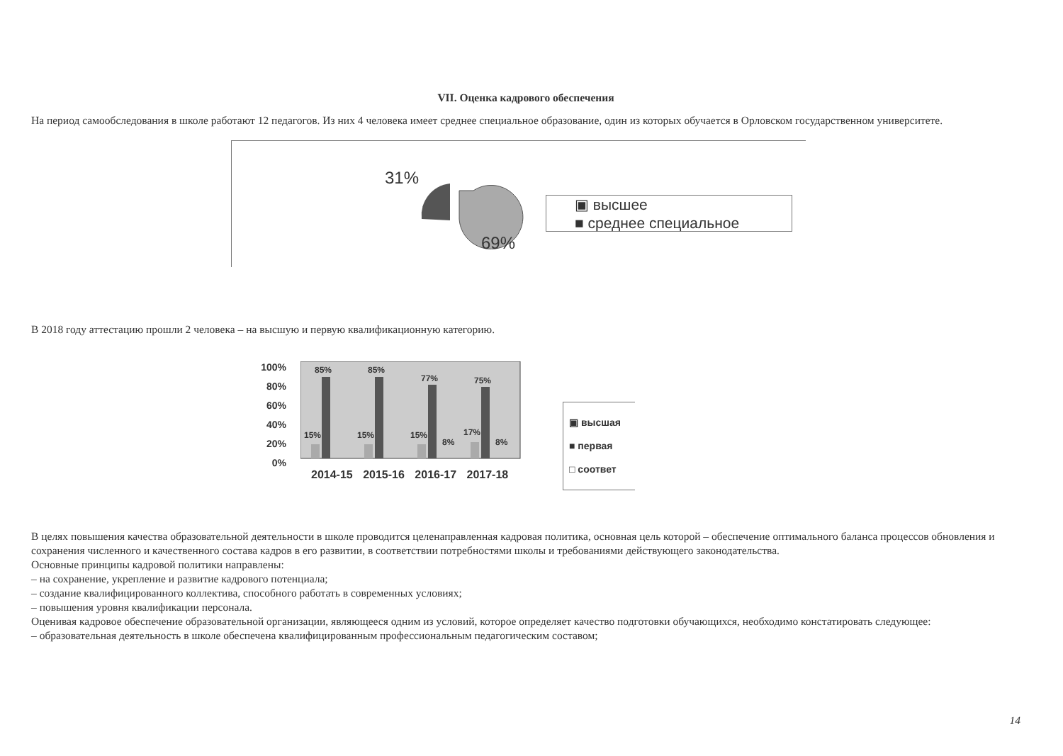VII. Оценка кадрового обеспечения
На период самообследования в школе работают 12 педагогов. Из них 4 человека имеет среднее специальное образование, один из которых обучается в Орловском государственном университете.
31%
69%
▣ высшее
■ среднее специальное
В 2018 году аттестацию прошли 2 человека – на высшую и первую квалификационную категорию.
100%
80%
60%
40%
20%
0%
85%
85%
77%
75%
15%
15%
15%
17%
8%
8%
▣ высшая
■ первая
□ соответ
2014-15 2015-16 2016-17 2017-18
В целях повышения качества образовательной деятельности в школе проводится целенаправленная кадровая политика, основная цель которой – обеспечение оптимального баланса процессов обновления и сохранения численного и качественного состава кадров в его развитии, в соответствии потребностями школы и требованиями действующего законодательства.
Основные принципы кадровой политики направлены:
– на сохранение, укрепление и развитие кадрового потенциала;
– создание квалифицированного коллектива, способного работать в современных условиях;
– повышения уровня квалификации персонала.
Оценивая кадровое обеспечение образовательной организации, являющееся одним из условий, которое определяет качество подготовки обучающихся, необходимо констатировать следующее:
– образовательная деятельность в школе обеспечена квалифицированным профессиональным педагогическим составом;
14